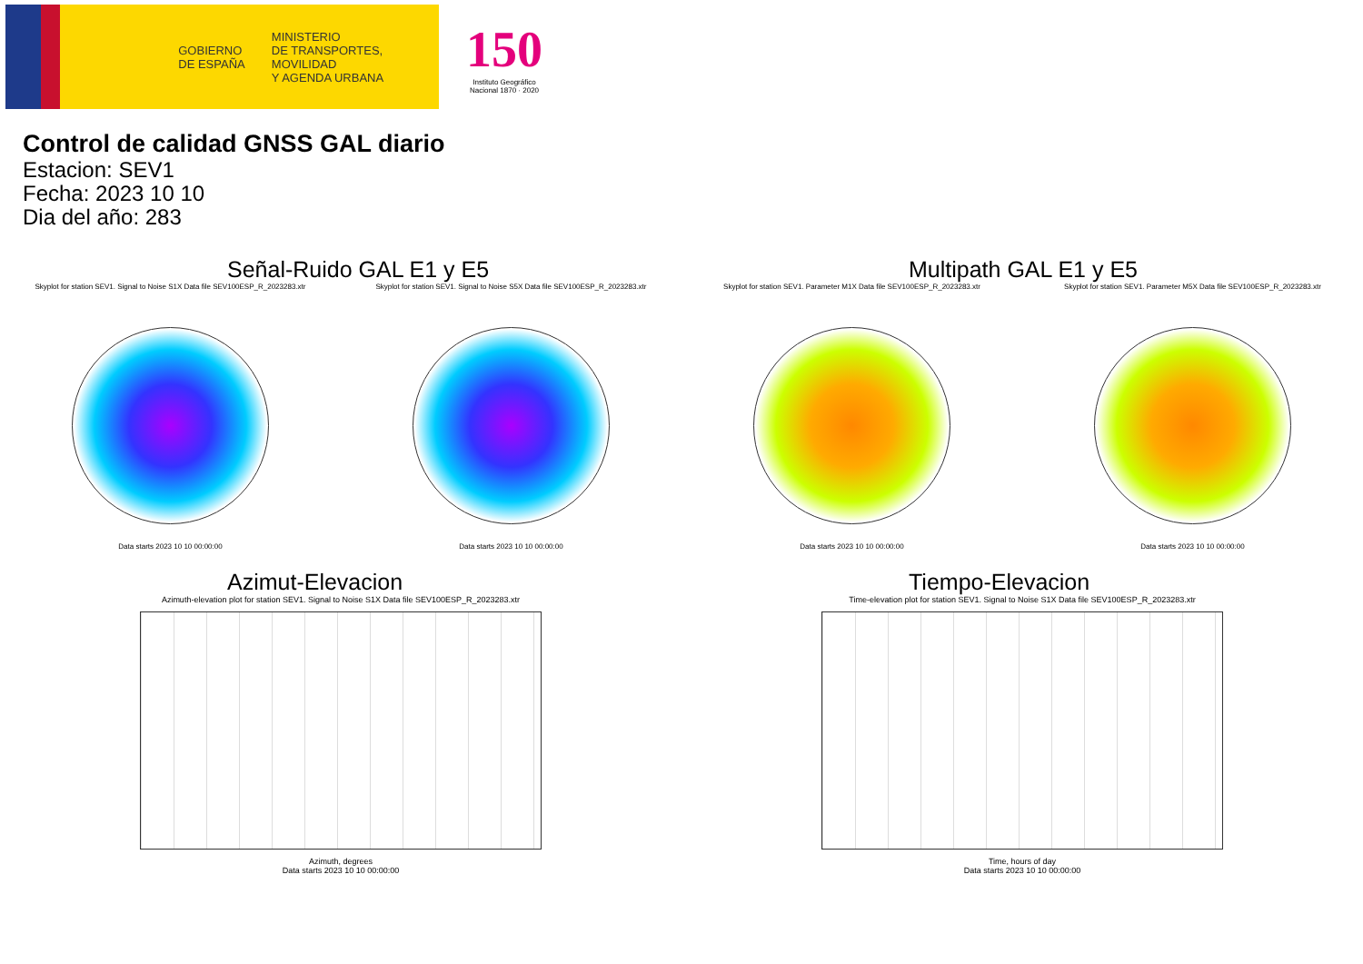GOBIERNO
DE ESPAÑA
MINISTERIO
DE TRANSPORTES, MOVILIDAD
Y AGENDA URBANA
150
Instituto Geográfico
Nacional 1870 · 2020
Control de calidad GNSS GAL diario
Estacion: SEV1
Fecha: 2023 10 10
Dia del año: 283
Señal-Ruido GAL E1 y E5
Skyplot for station SEV1. Signal to Noise S1X Data file SEV100ESP_R_2023283.xtr
Data starts 2023 10 10 00:00:00
Skyplot for station SEV1. Signal to Noise S5X Data file SEV100ESP_R_2023283.xtr
Data starts 2023 10 10 00:00:00
Multipath GAL E1 y E5
Skyplot for station SEV1. Parameter M1X Data file SEV100ESP_R_2023283.xtr
Data starts 2023 10 10 00:00:00
Skyplot for station SEV1. Parameter M5X Data file SEV100ESP_R_2023283.xtr
Data starts 2023 10 10 00:00:00
Azimut-Elevacion
Azimuth-elevation plot for station SEV1. Signal to Noise S1X Data file SEV100ESP_R_2023283.xtr
Azimuth, degrees
Data starts 2023 10 10 00:00:00
Tiempo-Elevacion
Time-elevation plot for station SEV1. Signal to Noise S1X Data file SEV100ESP_R_2023283.xtr
Time, hours of day
Data starts 2023 10 10 00:00:00